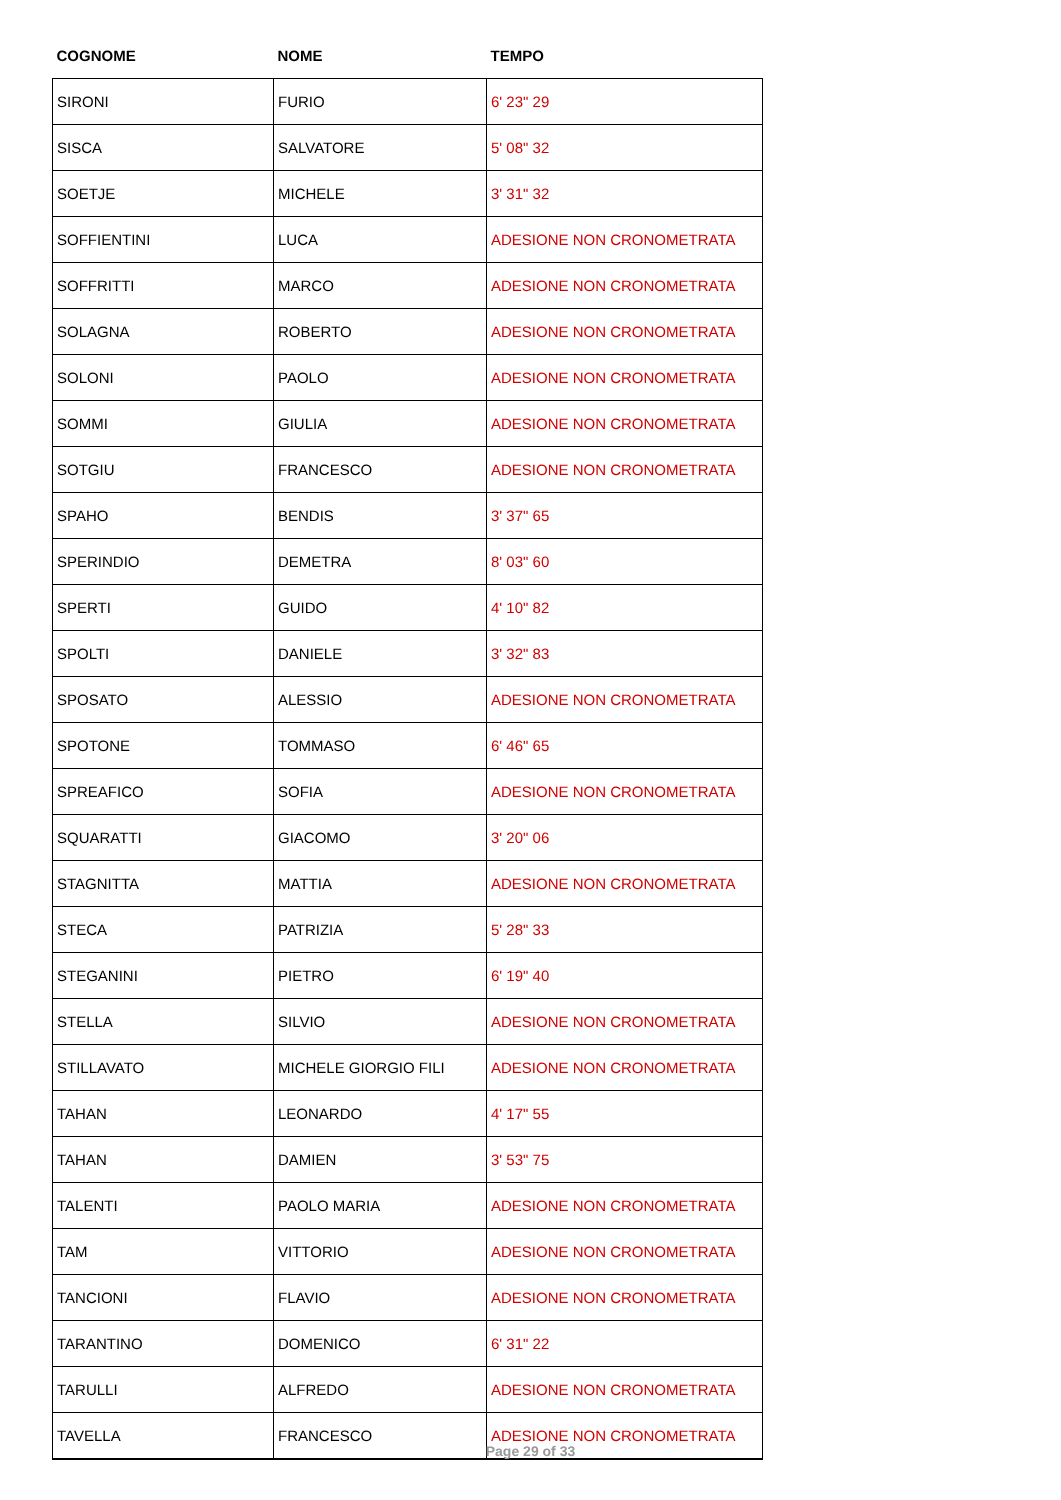| COGNOME | NOME | TEMPO |
| --- | --- | --- |
| SIRONI | FURIO | 6' 23" 29 |
| SISCA | SALVATORE | 5' 08" 32 |
| SOETJE | MICHELE | 3' 31" 32 |
| SOFFIENTINI | LUCA | ADESIONE NON CRONOMETRATA |
| SOFFRITTI | MARCO | ADESIONE NON CRONOMETRATA |
| SOLAGNA | ROBERTO | ADESIONE NON CRONOMETRATA |
| SOLONI | PAOLO | ADESIONE NON CRONOMETRATA |
| SOMMI | GIULIA | ADESIONE NON CRONOMETRATA |
| SOTGIU | FRANCESCO | ADESIONE NON CRONOMETRATA |
| SPAHO | BENDIS | 3' 37" 65 |
| SPERINDIO | DEMETRA | 8' 03" 60 |
| SPERTI | GUIDO | 4' 10" 82 |
| SPOLTI | DANIELE | 3' 32" 83 |
| SPOSATO | ALESSIO | ADESIONE NON CRONOMETRATA |
| SPOTONE | TOMMASO | 6' 46" 65 |
| SPREAFICO | SOFIA | ADESIONE NON CRONOMETRATA |
| SQUARATTI | GIACOMO | 3' 20" 06 |
| STAGNITTA | MATTIA | ADESIONE NON CRONOMETRATA |
| STECA | PATRIZIA | 5' 28" 33 |
| STEGANINI | PIETRO | 6' 19" 40 |
| STELLA | SILVIO | ADESIONE NON CRONOMETRATA |
| STILLAVATO | MICHELE GIORGIO FILI | ADESIONE NON CRONOMETRATA |
| TAHAN | LEONARDO | 4' 17" 55 |
| TAHAN | DAMIEN | 3' 53" 75 |
| TALENTI | PAOLO MARIA | ADESIONE NON CRONOMETRATA |
| TAM | VITTORIO | ADESIONE NON CRONOMETRATA |
| TANCIONI | FLAVIO | ADESIONE NON CRONOMETRATA |
| TARANTINO | DOMENICO | 6' 31" 22 |
| TARULLI | ALFREDO | ADESIONE NON CRONOMETRATA |
| TAVELLA | FRANCESCO | ADESIONE NON CRONOMETRATA |
Page 29 of 33